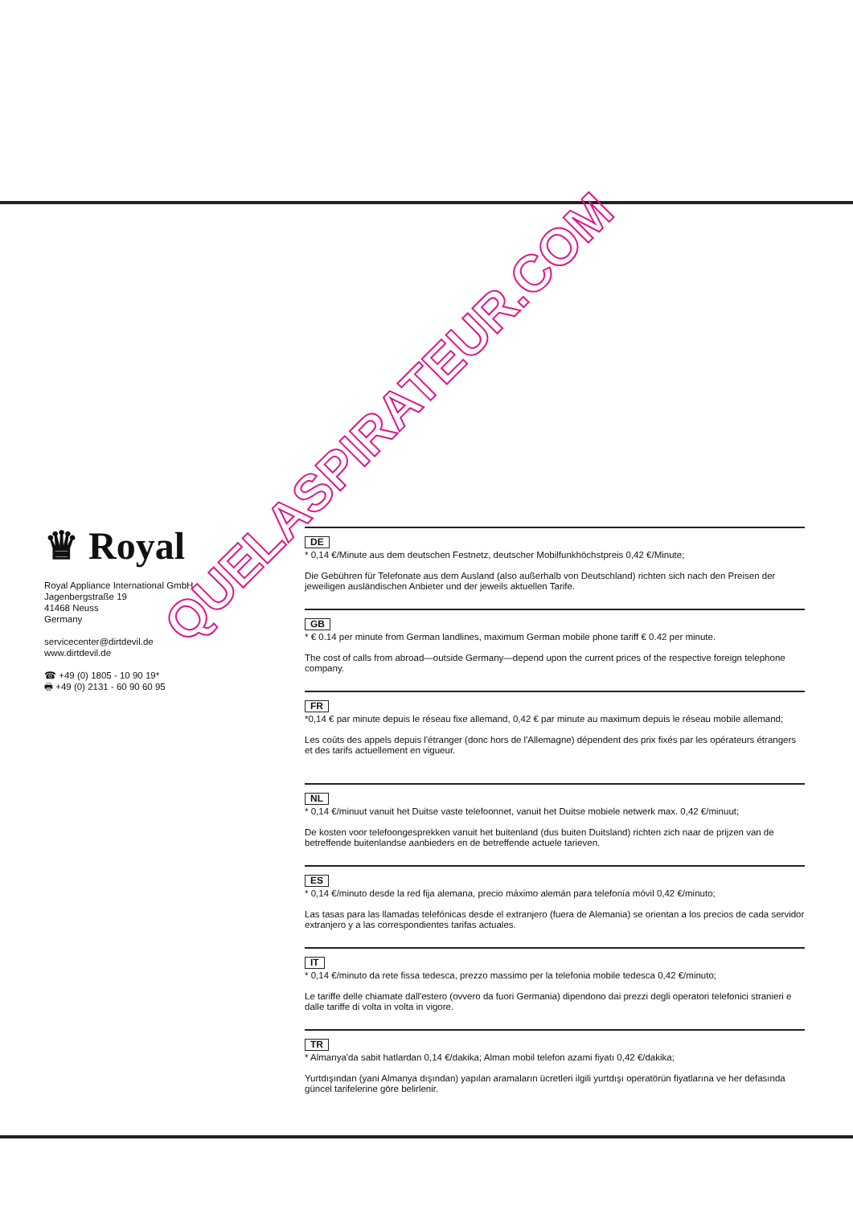♛ Royal
Royal Appliance International GmbH
Jagenbergstraße 19
41468 Neuss
Germany
servicecenter@dirtdevil.de
www.dirtdevil.de
☎ +49 (0) 1805 - 10 90 19*
🖶 +49 (0) 2131 - 60 90 60 95
DE
* 0,14 €/Minute aus dem deutschen Festnetz, deutscher Mobilfunkhöchstpreis 0,42 €/Minute;
Die Gebühren für Telefonate aus dem Ausland (also außerhalb von Deutschland) richten sich nach den Preisen der jeweiligen ausländischen Anbieter und der jeweils aktuellen Tarife.
GB
* € 0.14 per minute from German landlines, maximum German mobile phone tariff € 0.42 per minute.
The cost of calls from abroad—outside Germany—depend upon the current prices of the respective foreign telephone company.
FR
*0,14 € par minute depuis le réseau fixe allemand, 0,42 € par minute au maximum depuis le réseau mobile allemand;
Les coûts des appels depuis l'étranger (donc hors de l'Allemagne) dépendent des prix fixés par les opérateurs étrangers et des tarifs actuellement en vigueur.
NL
* 0,14 €/minuut vanuit het Duitse vaste telefoonnet, vanuit het Duitse mobiele netwerk max. 0,42 €/minuut;
De kosten voor telefoongesprekken vanuit het buitenland (dus buiten Duitsland) richten zich naar de prijzen van de betreffende buitenlandse aanbieders en de betreffende actuele tarieven.
ES
* 0,14 €/minuto desde la red fija alemana, precio máximo alemán para telefonía móvil 0,42 €/minuto;
Las tasas para las llamadas telefónicas desde el extranjero (fuera de Alemania) se orientan a los precios de cada servidor extranjero y a las correspondientes tarifas actuales.
IT
* 0,14 €/minuto da rete fissa tedesca, prezzo massimo per la telefonia mobile tedesca 0,42 €/minuto;
Le tariffe delle chiamate dall'estero (ovvero da fuori Germania) dipendono dai prezzi degli operatori telefonici stranieri e dalle tariffe di volta in volta in vigore.
TR
* Almanya'da sabit hatlardan 0,14 €/dakika; Alman mobil telefon azami fiyatı 0,42 €/dakika;
Yurtdışından (yani Almanya dışından) yapılan aramaların ücretleri ilgili yurtdışı operatörün fiyatlarına ve her defasında güncel tarifelerine göre belirlenir.
QUELASPIRATEUR.COM